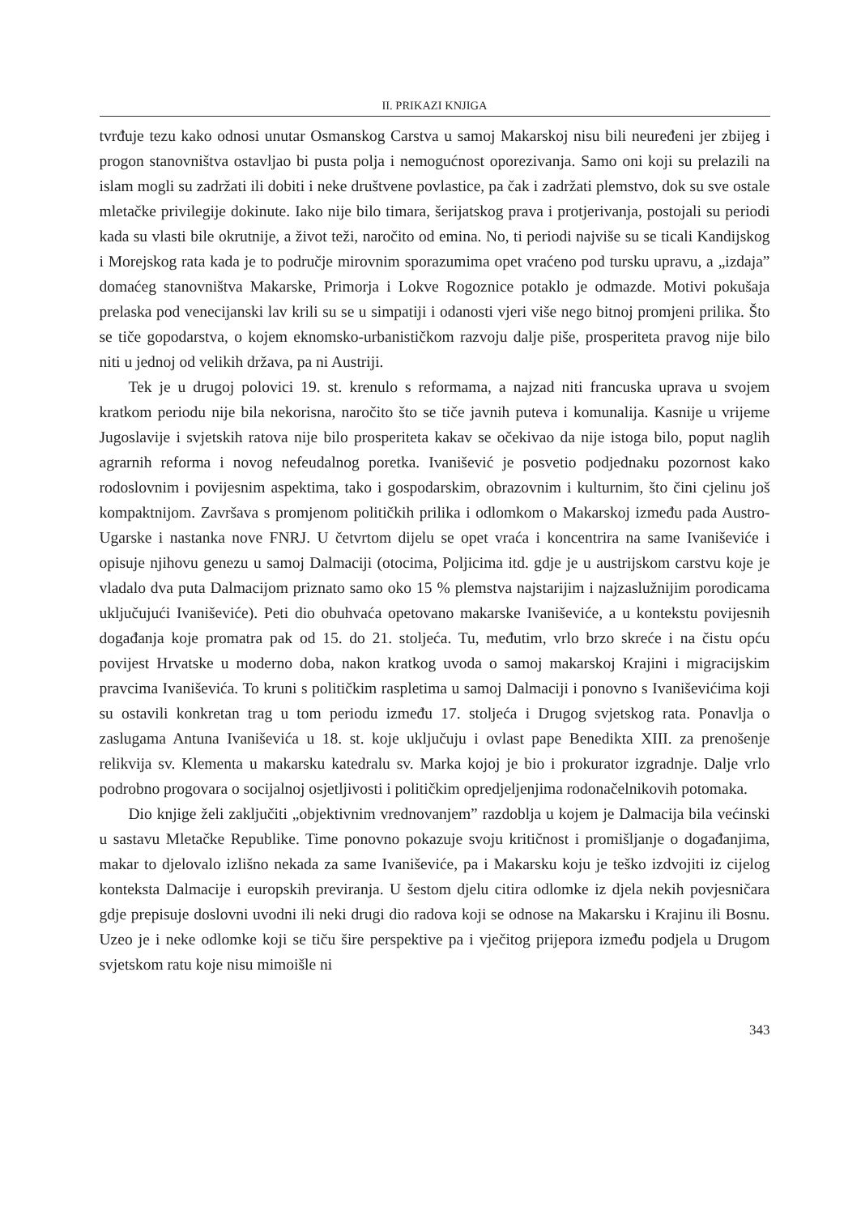II. PRIKAZI KNJIGA
tvrđuje tezu kako odnosi unutar Osmanskog Carstva u samoj Makarskoj nisu bili neuređeni jer zbijeg i progon stanovništva ostavljao bi pusta polja i nemogućnost oporezivanja. Samo oni koji su prelazili na islam mogli su zadržati ili dobiti i neke društvene povlastice, pa čak i zadržati plemstvo, dok su sve ostale mletačke privilegije dokinute. Iako nije bilo timara, šerijatskog prava i protjerivanja, postojali su periodi kada su vlasti bile okrutnije, a život teži, naročito od emina. No, ti periodi najviše su se ticali Kandijskog i Morejskog rata kada je to područje mirovnim sporazumima opet vraćeno pod tursku upravu, a „izdaja” domaćeg stanovništva Makarske, Primorja i Lokve Rogoznice potaklo je odmazde. Motivi pokušaja prelaska pod venecijanski lav krili su se u simpatiji i odanosti vjeri više nego bitnoj promjeni prilika. Što se tiče gopodarstva, o kojem eknomsko-urbanističkom razvoju dalje piše, prosperiteta pravog nije bilo niti u jednoj od velikih država, pa ni Austriji.
Tek je u drugoj polovici 19. st. krenulo s reformama, a najzad niti francuska uprava u svojem kratkom periodu nije bila nekorisna, naročito što se tiče javnih puteva i komunalija. Kasnije u vrijeme Jugoslavije i svjetskih ratova nije bilo prosperiteta kakav se očekivao da nije istoga bilo, poput naglih agrarnih reforma i novog nefeudalnog poretka. Ivanišević je posvetio podjednaku pozornost kako rodoslovnim i povijesnim aspektima, tako i gospodarskim, obrazovnim i kulturnim, što čini cjelinu još kompaktnijom. Završava s promjenom političkih prilika i odlomkom o Makarskoj između pada Austro-Ugarske i nastanka nove FNRJ. U četvrtom dijelu se opet vraća i koncentrira na same Ivaniševiće i opisuje njihovu genezu u samoj Dalmaciji (otocima, Poljicima itd. gdje je u austrijskom carstvu koje je vladalo dva puta Dalmacijom priznato samo oko 15 % plemstva najstarijim i najzaslužnijim porodicama uključujući Ivaniševiće). Peti dio obuhvaća opetovano makarske Ivaniševiće, a u kontekstu povijesnih događanja koje promatra pak od 15. do 21. stoljeća. Tu, međutim, vrlo brzo skreće i na čistu opću povijest Hrvatske u moderno doba, nakon kratkog uvoda o samoj makarskoj Krajini i migracijskim pravcima Ivaniševića. To kruni s političkim raspletima u samoj Dalmaciji i ponovno s Ivaniševićima koji su ostavili konkretan trag u tom periodu između 17. stoljeća i Drugog svjetskog rata. Ponavlja o zaslugama Antuna Ivaniševića u 18. st. koje uključuju i ovlast pape Benedikta XIII. za prenošenje relikvija sv. Klementa u makarsku katedralu sv. Marka kojoj je bio i prokurator izgradnje. Dalje vrlo podrobno progovara o socijalnoj osjetljivosti i političkim opredjeljenjima rodonačelnikovih potomaka.
Dio knjige želi zaključiti „objektivnim vrednovanjem” razdoblja u kojem je Dalmacija bila većinski u sastavu Mletačke Republike. Time ponovno pokazuje svoju kritičnost i promišljanje o događanjima, makar to djelovalo izlišno nekada za same Ivaniševiće, pa i Makarsku koju je teško izdvojiti iz cijelog konteksta Dalmacije i europskih previranja. U šestom djelu citira odlomke iz djela nekih povjesničara gdje prepisuje doslovni uvodni ili neki drugi dio radova koji se odnose na Makarsku i Krajinu ili Bosnu. Uzeo je i neke odlomke koji se tiču šire perspektive pa i vječitog prijepora između podjela u Drugom svjetskom ratu koje nisu mimoišle ni
343